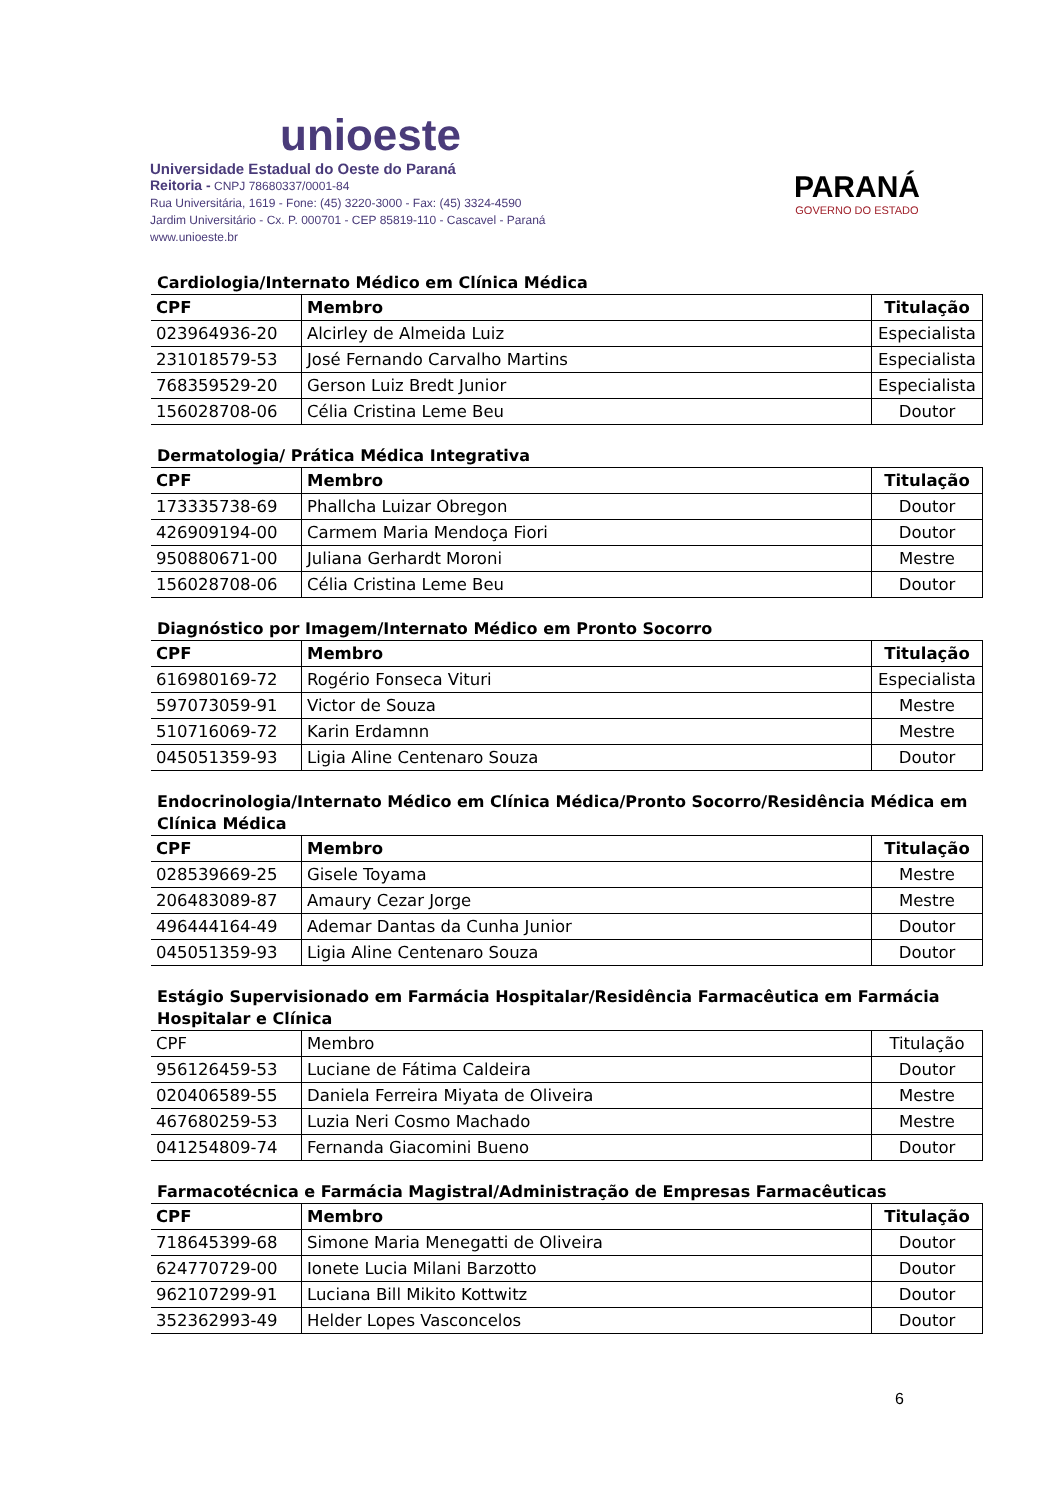unioeste
Universidade Estadual do Oeste do Paraná
Reitoria - CNPJ 78680337/0001-84
Rua Universitária, 1619 - Fone: (45) 3220-3000 - Fax: (45) 3324-4590
Jardim Universitário - Cx. P. 000701 - CEP 85819-110 - Cascavel - Paraná
www.unioeste.br
PARANÁ
GOVERNO DO ESTADO
Cardiologia/Internato Médico em Clínica Médica
| CPF | Membro | Titulação |
| --- | --- | --- |
| 023964936-20 | Alcirley de Almeida Luiz | Especialista |
| 231018579-53 | José Fernando Carvalho Martins | Especialista |
| 768359529-20 | Gerson Luiz Bredt Junior | Especialista |
| 156028708-06 | Célia Cristina Leme Beu | Doutor |
Dermatologia/ Prática Médica Integrativa
| CPF | Membro | Titulação |
| --- | --- | --- |
| 173335738-69 | Phallcha Luizar Obregon | Doutor |
| 426909194-00 | Carmem Maria Mendoça Fiori | Doutor |
| 950880671-00 | Juliana Gerhardt Moroni | Mestre |
| 156028708-06 | Célia Cristina Leme Beu | Doutor |
Diagnóstico por Imagem/Internato Médico em Pronto Socorro
| CPF | Membro | Titulação |
| --- | --- | --- |
| 616980169-72 | Rogério Fonseca Vituri | Especialista |
| 597073059-91 | Victor de Souza | Mestre |
| 510716069-72 | Karin Erdamnn | Mestre |
| 045051359-93 | Ligia Aline Centenaro Souza | Doutor |
Endocrinologia/Internato Médico em Clínica Médica/Pronto Socorro/Residência Médica em Clínica Médica
| CPF | Membro | Titulação |
| --- | --- | --- |
| 028539669-25 | Gisele Toyama | Mestre |
| 206483089-87 | Amaury Cezar Jorge | Mestre |
| 496444164-49 | Ademar Dantas da Cunha Junior | Doutor |
| 045051359-93 | Ligia Aline Centenaro Souza | Doutor |
Estágio Supervisionado em Farmácia Hospitalar/Residência Farmacêutica em Farmácia Hospitalar e Clínica
| CPF | Membro | Titulação |
| --- | --- | --- |
| 956126459-53 | Luciane de Fátima Caldeira | Doutor |
| 020406589-55 | Daniela Ferreira Miyata de Oliveira | Mestre |
| 467680259-53 | Luzia Neri Cosmo Machado | Mestre |
| 041254809-74 | Fernanda Giacomini Bueno | Doutor |
Farmacotécnica e Farmácia Magistral/Administração de Empresas Farmacêuticas
| CPF | Membro | Titulação |
| --- | --- | --- |
| 718645399-68 | Simone Maria Menegatti de Oliveira | Doutor |
| 624770729-00 | Ionete Lucia Milani Barzotto | Doutor |
| 962107299-91 | Luciana Bill Mikito Kottwitz | Doutor |
| 352362993-49 | Helder Lopes Vasconcelos | Doutor |
6